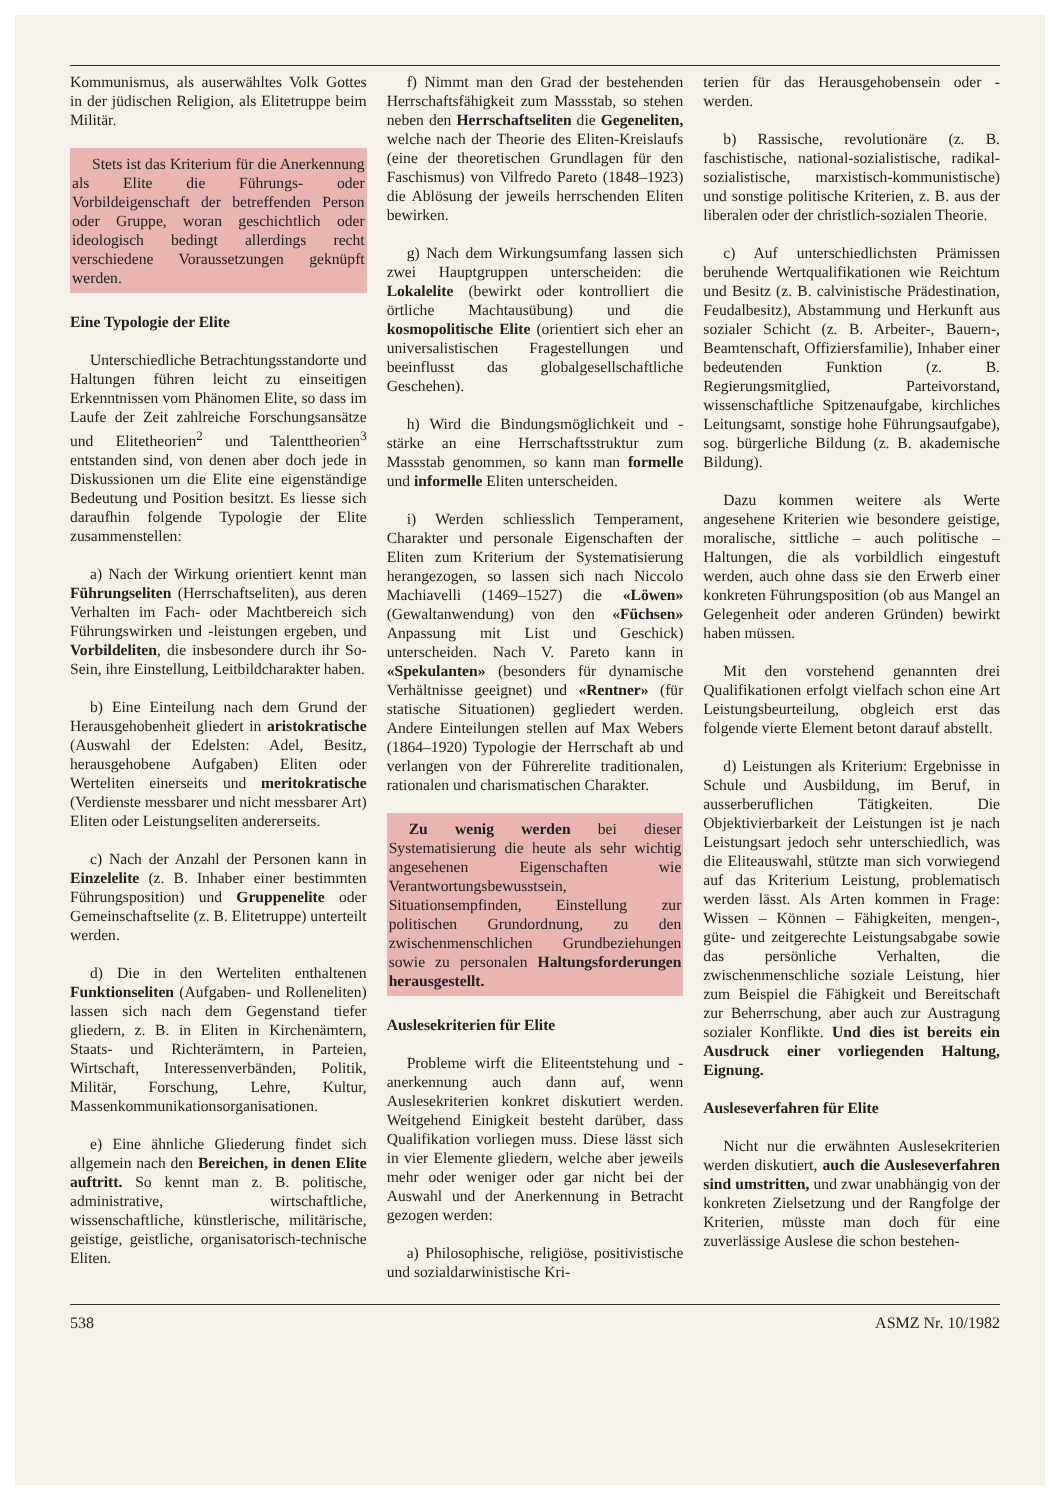Kommunismus, als auserwähltes Volk Gottes in der jüdischen Religion, als Elitetruppe beim Militär.
Stets ist das Kriterium für die Anerkennung als Elite die Führungs- oder Vorbildeigenschaft der betreffenden Person oder Gruppe, woran geschichtlich oder ideologisch bedingt allerdings recht verschiedene Voraussetzungen geknüpft werden.
Eine Typologie der Elite
Unterschiedliche Betrachtungsstandorte und Haltungen führen leicht zu einseitigen Erkenntnissen vom Phänomen Elite, so dass im Laufe der Zeit zahlreiche Forschungsansätze und Elitetheorien<sup>2</sup> und Talenttheorien<sup>3</sup> entstanden sind, von denen aber doch jede in Diskussionen um die Elite eine eigenständige Bedeutung und Position besitzt. Es liesse sich daraufhin folgende Typologie der Elite zusammenstellen:
a) Nach der Wirkung orientiert kennt man Führungseliten (Herrschaftseliten), aus deren Verhalten im Fach- oder Machtbereich sich Führungswirken und -leistungen ergeben, und Vorbildeliten, die insbesondere durch ihr So-Sein, ihre Einstellung, Leitbildcharakter haben.
b) Eine Einteilung nach dem Grund der Herausgehobenheit gliedert in aristokratische (Auswahl der Edelsten: Adel, Besitz, herausgehobene Aufgaben) Eliten oder Werteliten einerseits und meritokratische (Verdienste messbarer und nicht messbarer Art) Eliten oder Leistungseliten andererseits.
c) Nach der Anzahl der Personen kann in Einzelelite (z. B. Inhaber einer bestimmten Führungsposition) und Gruppenelite oder Gemeinschaftselite (z. B. Elitetruppe) unterteilt werden.
d) Die in den Werteliten enthaltenen Funktionseliten (Aufgaben- und Rolleneliten) lassen sich nach dem Gegenstand tiefer gliedern, z. B. in Eliten in Kirchenämtern, Staats- und Richterämtern, in Parteien, Wirtschaft, Interessenverbänden, Politik, Militär, Forschung, Lehre, Kultur, Massenkommunikationsorganisationen.
e) Eine ähnliche Gliederung findet sich allgemein nach den Bereichen, in denen Elite auftritt. So kennt man z. B. politische, administrative, wirtschaftliche, wissenschaftliche, künstlerische, militärische, geistige, geistliche, organisatorisch-technische Eliten.
f) Nimmt man den Grad der bestehenden Herrschaftsfähigkeit zum Massstab, so stehen neben den Herrschaftseliten die Gegeneliten, welche nach der Theorie des Eliten-Kreislaufs (eine der theoretischen Grundlagen für den Faschismus) von Vilfredo Pareto (1848–1923) die Ablösung der jeweils herrschenden Eliten bewirken.
g) Nach dem Wirkungsumfang lassen sich zwei Hauptgruppen unterscheiden: die Lokalelite (bewirkt oder kontrolliert die örtliche Machtausübung) und die kosmopolitische Elite (orientiert sich eher an universalistischen Fragestellungen und beeinflusst das globalgesellschaftliche Geschehen).
h) Wird die Bindungsmöglichkeit und -stärke an eine Herrschaftsstruktur zum Massstab genommen, so kann man formelle und informelle Eliten unterscheiden.
i) Werden schliesslich Temperament, Charakter und personale Eigenschaften der Eliten zum Kriterium der Systematisierung herangezogen, so lassen sich nach Niccolo Machiavelli (1469–1527) die «Löwen» (Gewaltanwendung) von den «Füchsen» Anpassung mit List und Geschick) unterscheiden. Nach V. Pareto kann in «Spekulanten» (besonders für dynamische Verhältnisse geeignet) und «Rentner» (für statische Situationen) gegliedert werden. Andere Einteilungen stellen auf Max Webers (1864–1920) Typologie der Herrschaft ab und verlangen von der Führerelite traditionalen, rationalen und charismatischen Charakter.
Zu wenig werden bei dieser Systematisierung die heute als sehr wichtig angesehenen Eigenschaften wie Verantwortungsbewusstsein, Situationsempfinden, Einstellung zur politischen Grundordnung, zu den zwischenmenschlichen Grundbeziehungen sowie zu personalen Haltungsforderungen herausgestellt.
Auslesekriterien für Elite
Probleme wirft die Eliteentstehung und -anerkennung auch dann auf, wenn Auslesekriterien konkret diskutiert werden. Weitgehend Einigkeit besteht darüber, dass Qualifikation vorliegen muss. Diese lässt sich in vier Elemente gliedern, welche aber jeweils mehr oder weniger oder gar nicht bei der Auswahl und der Anerkennung in Betracht gezogen werden:
a) Philosophische, religiöse, positivistische und sozialdarwinistische Kri-
terien für das Herausgehobensein oder -werden.
b) Rassische, revolutionäre (z. B. faschistische, national-sozialistische, radikal-sozialistische, marxistisch-kommunistische) und sonstige politische Kriterien, z. B. aus der liberalen oder der christlich-sozialen Theorie.
c) Auf unterschiedlichsten Prämissen beruhende Wertqualifikationen wie Reichtum und Besitz (z. B. calvinistische Prädestination, Feudalbesitz), Abstammung und Herkunft aus sozialer Schicht (z. B. Arbeiter-, Bauern-, Beamtenschaft, Offiziersfamilie), Inhaber einer bedeutenden Funktion (z. B. Regierungsmitglied, Parteivorstand, wissenschaftliche Spitzenaufgabe, kirchliches Leitungsamt, sonstige hohe Führungsaufgabe), sog. bürgerliche Bildung (z. B. akademische Bildung).
Dazu kommen weitere als Werte angesehene Kriterien wie besondere geistige, moralische, sittliche – auch politische – Haltungen, die als vorbildlich eingestuft werden, auch ohne dass sie den Erwerb einer konkreten Führungsposition (ob aus Mangel an Gelegenheit oder anderen Gründen) bewirkt haben müssen.
Mit den vorstehend genannten drei Qualifikationen erfolgt vielfach schon eine Art Leistungsbeurteilung, obgleich erst das folgende vierte Element betont darauf abstellt.
d) Leistungen als Kriterium: Ergebnisse in Schule und Ausbildung, im Beruf, in ausserberuflichen Tätigkeiten. Die Objektivierbarkeit der Leistungen ist je nach Leistungsart jedoch sehr unterschiedlich, was die Eliteauswahl, stützte man sich vorwiegend auf das Kriterium Leistung, problematisch werden lässt. Als Arten kommen in Frage: Wissen – Können – Fähigkeiten, mengen-, güte- und zeitgerechte Leistungsabgabe sowie das persönliche Verhalten, die zwischenmenschliche soziale Leistung, hier zum Beispiel die Fähigkeit und Bereitschaft zur Beherrschung, aber auch zur Austragung sozialer Konflikte. Und dies ist bereits ein Ausdruck einer vorliegenden Haltung, Eignung.
Ausleseverfahren für Elite
Nicht nur die erwähnten Auslesekriterien werden diskutiert, auch die Ausleseverfahren sind umstritten, und zwar unabhängig von der konkreten Zielsetzung und der Rangfolge der Kriterien, müsste man doch für eine zuverlässige Auslese die schon bestehen-
538 ASMZ Nr. 10/1982